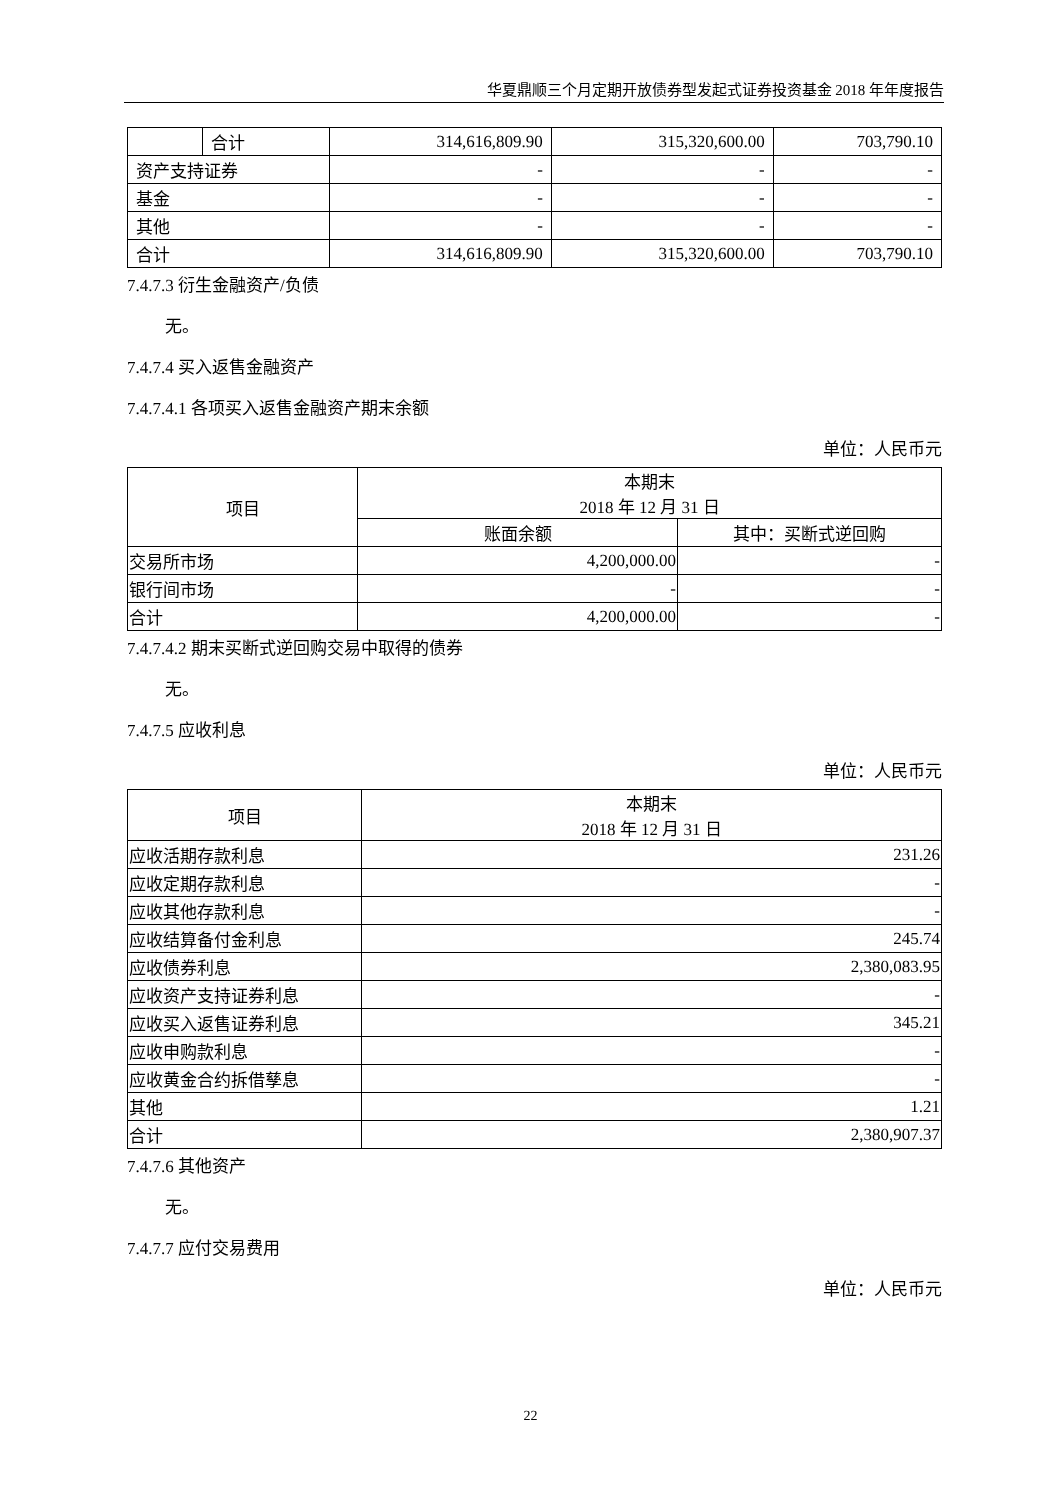华夏鼎顺三个月定期开放债券型发起式证券投资基金 2018 年年度报告
| | 合计 | 314,616,809.90 | 315,320,600.00 | 703,790.10 |
| 资产支持证券 | | - | - | - |
| 基金 | | - | - | - |
| 其他 | | - | - | - |
| 合计 | | 314,616,809.90 | 315,320,600.00 | 703,790.10 |
7.4.7.3 衍生金融资产/负债
无。
7.4.7.4 买入返售金融资产
7.4.7.4.1 各项买入返售金融资产期末余额
单位：人民币元
| 项目 | 本期末 2018 年 12 月 31 日 | |
| --- | --- | --- |
| | 账面余额 | 其中：买断式逆回购 |
| 交易所市场 | 4,200,000.00 | - |
| 银行间市场 | - | - |
| 合计 | 4,200,000.00 | - |
7.4.7.4.2 期末买断式逆回购交易中取得的债券
无。
7.4.7.5 应收利息
单位：人民币元
| 项目 | 本期末 2018 年 12 月 31 日 |
| --- | --- |
| 应收活期存款利息 | 231.26 |
| 应收定期存款利息 | - |
| 应收其他存款利息 | - |
| 应收结算备付金利息 | 245.74 |
| 应收债券利息 | 2,380,083.95 |
| 应收资产支持证券利息 | - |
| 应收买入返售证券利息 | 345.21 |
| 应收申购款利息 | - |
| 应收黄金合约拆借孳息 | - |
| 其他 | 1.21 |
| 合计 | 2,380,907.37 |
7.4.7.6 其他资产
无。
7.4.7.7 应付交易费用
单位：人民币元
22